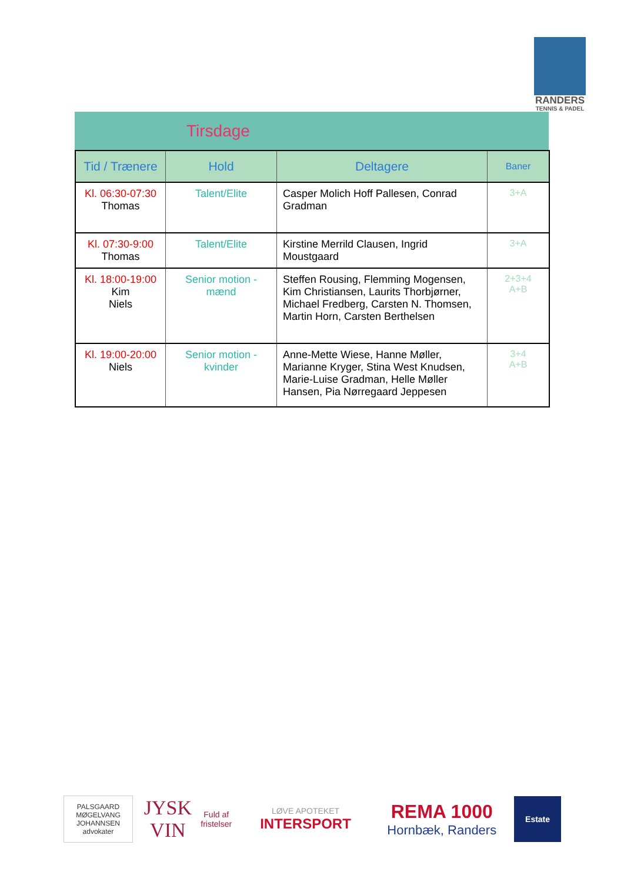RANDERS
TENNIS & PADEL
Tirsdage
| Tid / Trænere | Hold | Deltagere | Baner |
| --- | --- | --- | --- |
| Kl. 06:30-07:30 Thomas | Talent/Elite | Casper Molich Hoff Pallesen, Conrad Gradman | 3+A |
| Kl. 07:30-9:00 Thomas | Talent/Elite | Kirstine Merrild Clausen, Ingrid Moustgaard | 3+A |
| Kl. 18:00-19:00 Kim Niels | Senior motion - mænd | Steffen Rousing, Flemming Mogensen, Kim Christiansen, Laurits Thorbjørner, Michael Fredberg, Carsten N. Thomsen, Martin Horn, Carsten Berthelsen | 2+3+4 A+B |
| Kl. 19:00-20:00 Niels | Senior motion - kvinder | Anne-Mette Wiese, Hanne Møller, Marianne Kryger, Stina West Knudsen, Marie-Luise Gradman, Helle Møller Hansen, Pia Nørregaard Jeppesen | 3+4 A+B |
PALSGAARD
MØGELVANG
JOHANNSEN
advokater
JYSK VIN
Fuld af fristelser
LØVE APOTEKET
INTERSPORT
REMA 1000
Hornbæk, Randers
Estate